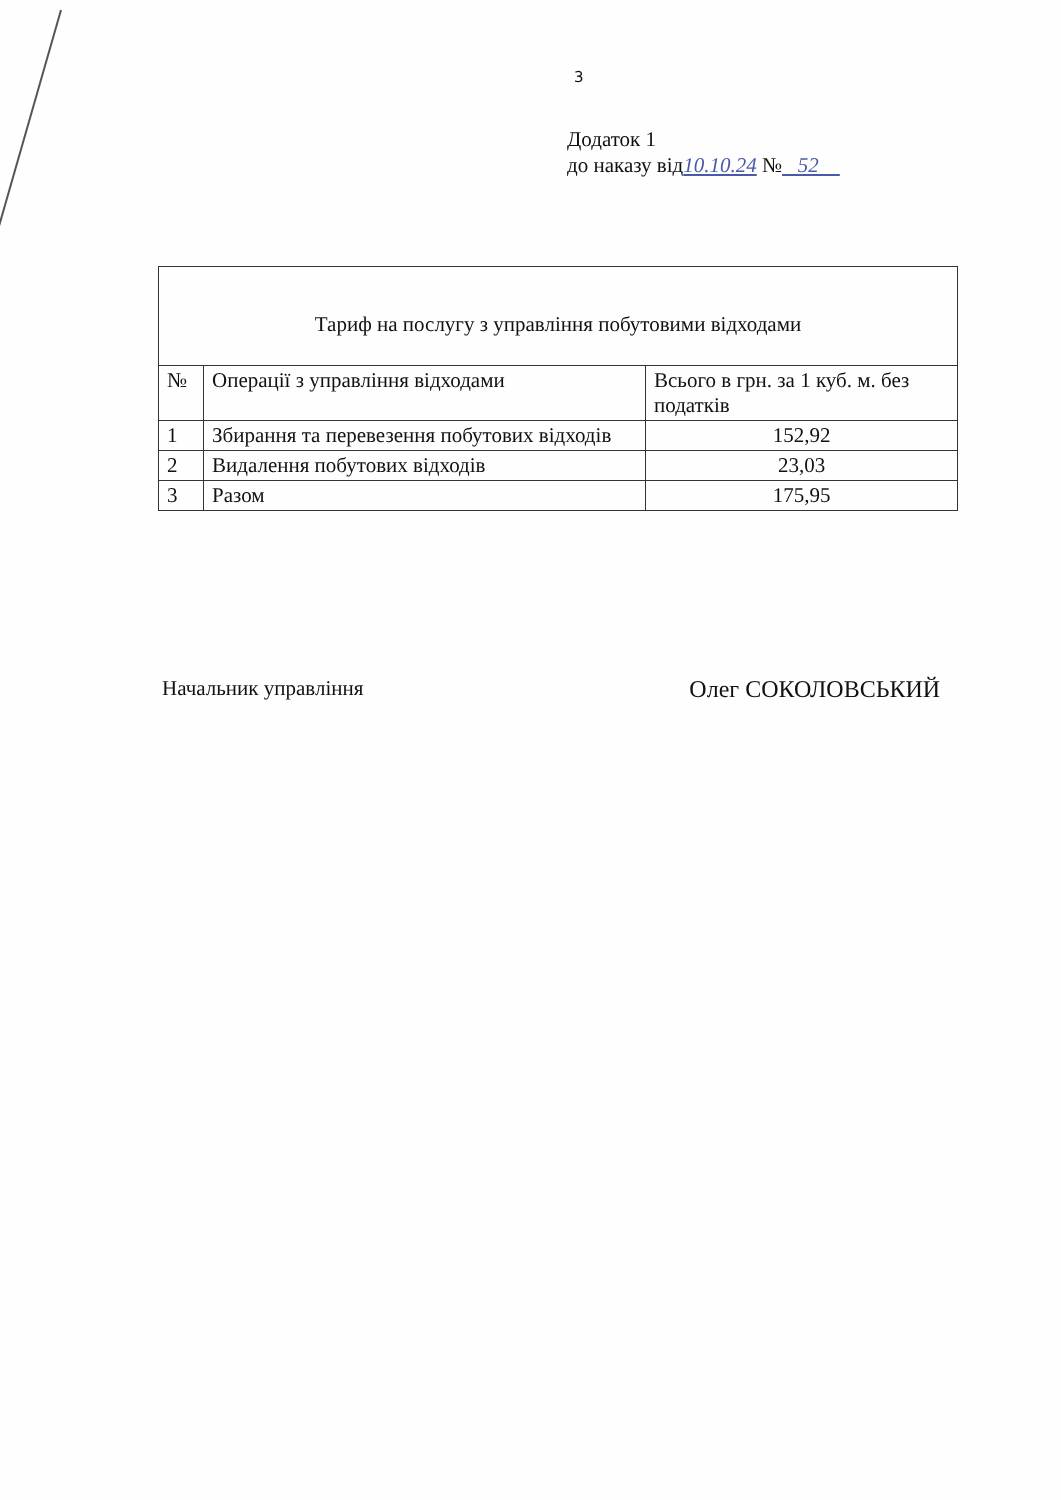3
Додаток 1
до наказу від10.10.24 № 52
| Тариф на послугу з управління побутовими відходами | | |
| № | Операції з управління відходами | Всього в грн. за 1 куб. м. без податків |
| 1 | Збирання та перевезення побутових відходів | 152,92 |
| 2 | Видалення побутових відходів | 23,03 |
| 3 | Разом | 175,95 |
Начальник управління Олег СОКОЛОВСЬКИЙ